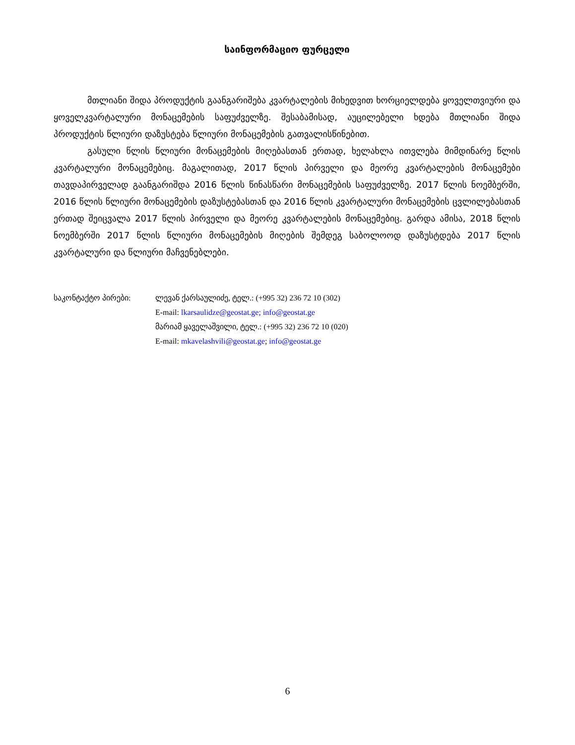საინფორმაციო ფურცელი
მთლიანი შიდა პროდუქტის გაანგარიშება კვარტალების მიხედვით ხორციელდება ყოველთვიური და ყოველკვარტალური მონაცემების საფუძველზე. შესაბამისად, აუცილებელი ხდება მთლიანი შიდა პროდუქტის წლიური დაზუსტება წლიური მონაცემების გათვალისწინებით.
გასული წლის წლიური მონაცემების მიღებასთან ერთად, ხელახლა ითვლება მიმდინარე წლის კვარტალური მონაცემებიც. მაგალითად, 2017 წლის პირველი და მეორე კვარტალების მონაცემები თავდაპირველად გაანგარიშდა 2016 წლის წინასწარი მონაცემების საფუძველზე. 2017 წლის ნოემბერში, 2016 წლის წლიური მონაცემების დაზუსტებასთან და 2016 წლის კვარტალური მონაცემების ცვლილებასთან ერთად შეიცვალა 2017 წლის პირველი და მეორე კვარტალების მონაცემებიც. გარდა ამისა, 2018 წლის ნოემბერში 2017 წლის წლიური მონაცემების მიღების შემდეგ საბოლოოდ დაზუსტდება 2017 წლის კვარტალური და წლიური მაჩვენებლები.
საკონტაქტო პირები: ლევან ქარსაულიძე, ტელ.: (+995 32) 236 72 10 (302)
E-mail: lkarsaulidze@geostat.ge; info@geostat.ge
მარიამ ყაველაშვილი, ტელ.: (+995 32) 236 72 10 (020)
E-mail: mkavelashvili@geostat.ge; info@geostat.ge
6